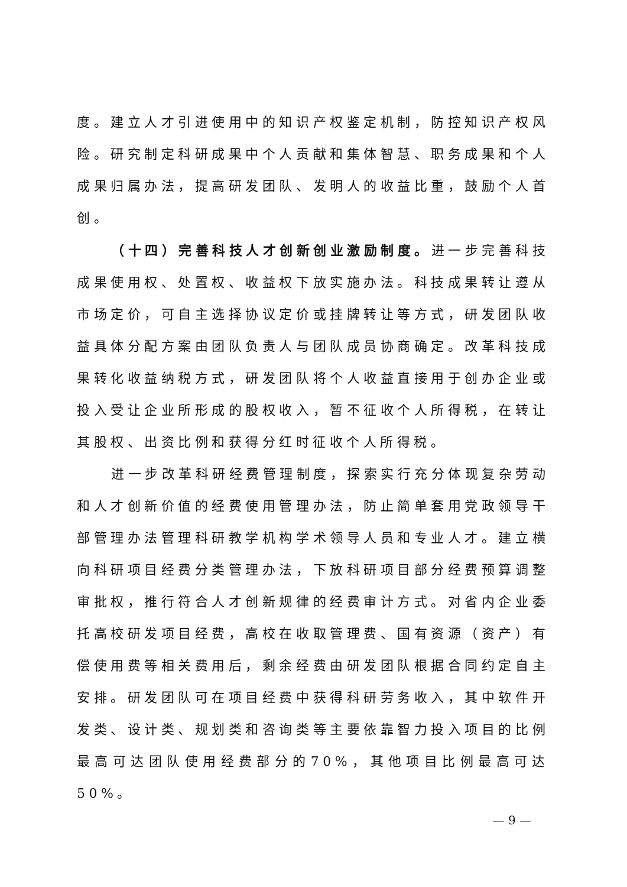度。建立人才引进使用中的知识产权鉴定机制，防控知识产权风险。研究制定科研成果中个人贡献和集体智慧、职务成果和个人成果归属办法，提高研发团队、发明人的收益比重，鼓励个人首创。
（十四）完善科技人才创新创业激励制度。进一步完善科技成果使用权、处置权、收益权下放实施办法。科技成果转让遵从市场定价，可自主选择协议定价或挂牌转让等方式，研发团队收益具体分配方案由团队负责人与团队成员协商确定。改革科技成果转化收益纳税方式，研发团队将个人收益直接用于创办企业或投入受让企业所形成的股权收入，暂不征收个人所得税，在转让其股权、出资比例和获得分红时征收个人所得税。
进一步改革科研经费管理制度，探索实行充分体现复杂劳动和人才创新价值的经费使用管理办法，防止简单套用党政领导干部管理办法管理科研教学机构学术领导人员和专业人才。建立横向科研项目经费分类管理办法，下放科研项目部分经费预算调整审批权，推行符合人才创新规律的经费审计方式。对省内企业委托高校研发项目经费，高校在收取管理费、国有资源（资产）有偿使用费等相关费用后，剩余经费由研发团队根据合同约定自主安排。研发团队可在项目经费中获得科研劳务收入，其中软件开发类、设计类、规划类和咨询类等主要依靠智力投入项目的比例最高可达团队使用经费部分的70%，其他项目比例最高可达50%。
— 9 —